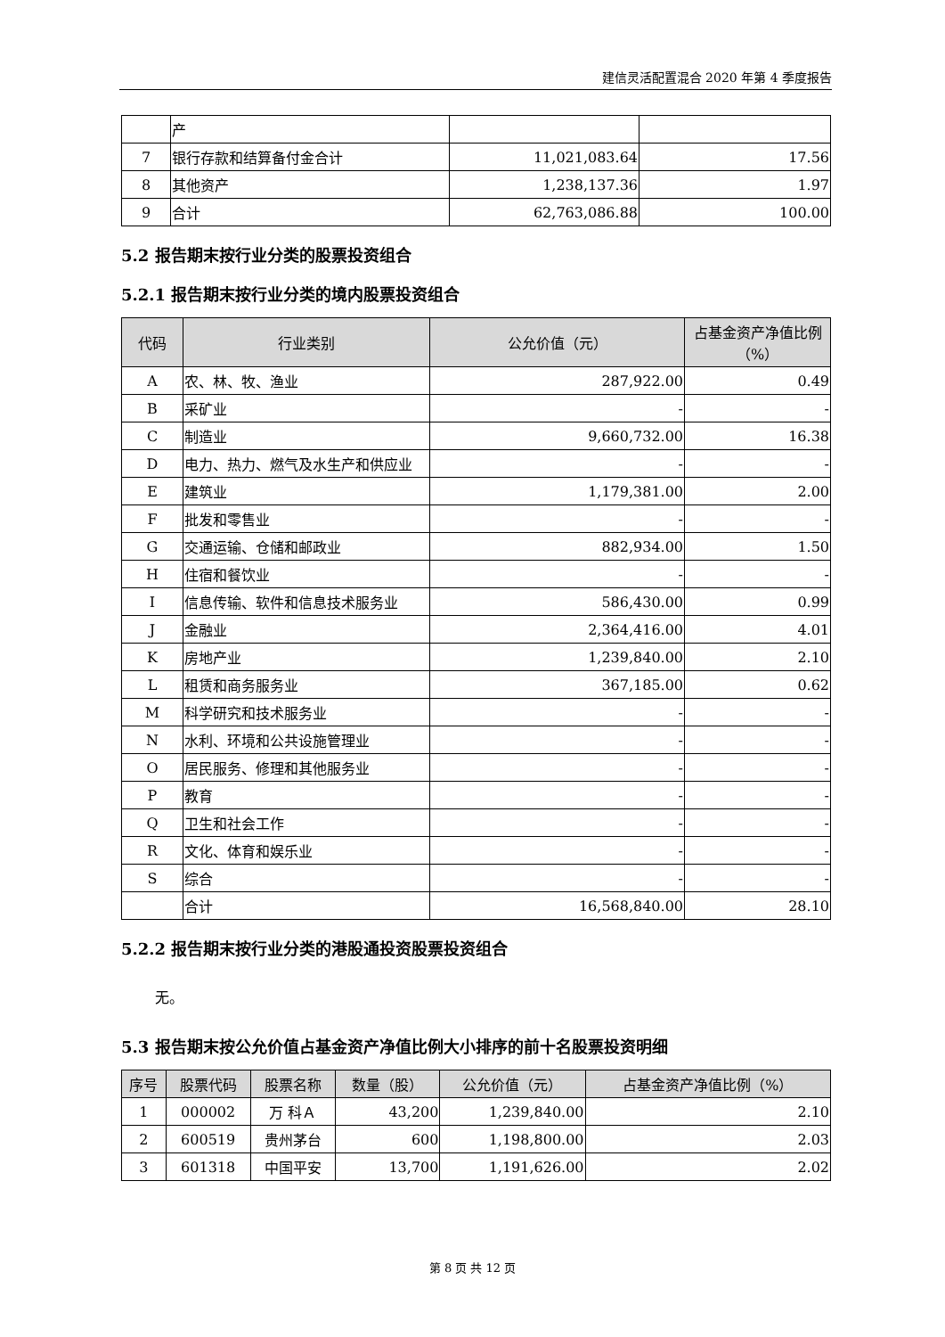建信灵活配置混合 2020 年第 4 季度报告
| | 产 | | |
| 7 | 银行存款和结算备付金合计 | 11,021,083.64 | 17.56 |
| 8 | 其他资产 | 1,238,137.36 | 1.97 |
| 9 | 合计 | 62,763,086.88 | 100.00 |
5.2 报告期末按行业分类的股票投资组合
5.2.1 报告期末按行业分类的境内股票投资组合
| 代码 | 行业类别 | 公允价值（元） | 占基金资产净值比例（%） |
| --- | --- | --- | --- |
| A | 农、林、牧、渔业 | 287,922.00 | 0.49 |
| B | 采矿业 | - | - |
| C | 制造业 | 9,660,732.00 | 16.38 |
| D | 电力、热力、燃气及水生产和供应业 | - | - |
| E | 建筑业 | 1,179,381.00 | 2.00 |
| F | 批发和零售业 | - | - |
| G | 交通运输、仓储和邮政业 | 882,934.00 | 1.50 |
| H | 住宿和餐饮业 | - | - |
| I | 信息传输、软件和信息技术服务业 | 586,430.00 | 0.99 |
| J | 金融业 | 2,364,416.00 | 4.01 |
| K | 房地产业 | 1,239,840.00 | 2.10 |
| L | 租赁和商务服务业 | 367,185.00 | 0.62 |
| M | 科学研究和技术服务业 | - | - |
| N | 水利、环境和公共设施管理业 | - | - |
| O | 居民服务、修理和其他服务业 | - | - |
| P | 教育 | - | - |
| Q | 卫生和社会工作 | - | - |
| R | 文化、体育和娱乐业 | - | - |
| S | 综合 | - | - |
| | 合计 | 16,568,840.00 | 28.10 |
5.2.2 报告期末按行业分类的港股通投资股票投资组合
无。
5.3 报告期末按公允价值占基金资产净值比例大小排序的前十名股票投资明细
| 序号 | 股票代码 | 股票名称 | 数量（股） | 公允价值（元） | 占基金资产净值比例（%） |
| --- | --- | --- | --- | --- | --- |
| 1 | 000002 | 万 科Ａ | 43,200 | 1,239,840.00 | 2.10 |
| 2 | 600519 | 贵州茅台 | 600 | 1,198,800.00 | 2.03 |
| 3 | 601318 | 中国平安 | 13,700 | 1,191,626.00 | 2.02 |
第 8 页 共 12 页